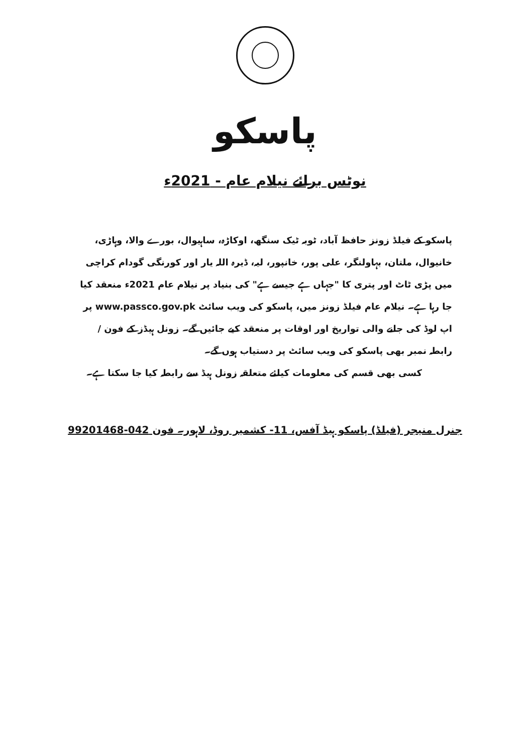پاسکو
نوٹس برائے نیلام عام - 2021ء
پاسکو کے فیلڈ زونز حافظ آباد، ٹوبہ ٹیک سنگھ، اوکاڑہ، ساہیوال، بورے والا، وہاڑی، خانیوال، ملتان، بہاولنگر، علی پور، خانپور، لیہ، ڈیرہ اللہ یار اور کورنگی گودام کراچی میں پڑی ٹاٹ اور پتری کا "جہاں ہے جیسے ہے" کی بنیاد پر نیلام عام 2021ء منعقد کیا جا رہا ہے۔ نیلام عام فیلڈ زونز میں، پاسکو کی ویب سائٹ www.passco.gov.pk پر اپ لوڈ کی جانے والی تواریخ اور اوقات پر منعقد کیے جائیں گے۔ زونل ہیڈز کے فون / رابطہ نمبر بھی پاسکو کی ویب سائٹ پر دستیاب ہوں گے۔
کسی بھی قسم کی معلومات کیلئے متعلقہ زونل ہیڈ سے رابطہ کیا جا سکتا ہے۔
جنرل منیجر (فیلڈ) پاسکو ہیڈ آفس، 11- کشمیر روڈ، لاہور۔ فون 042-99201468